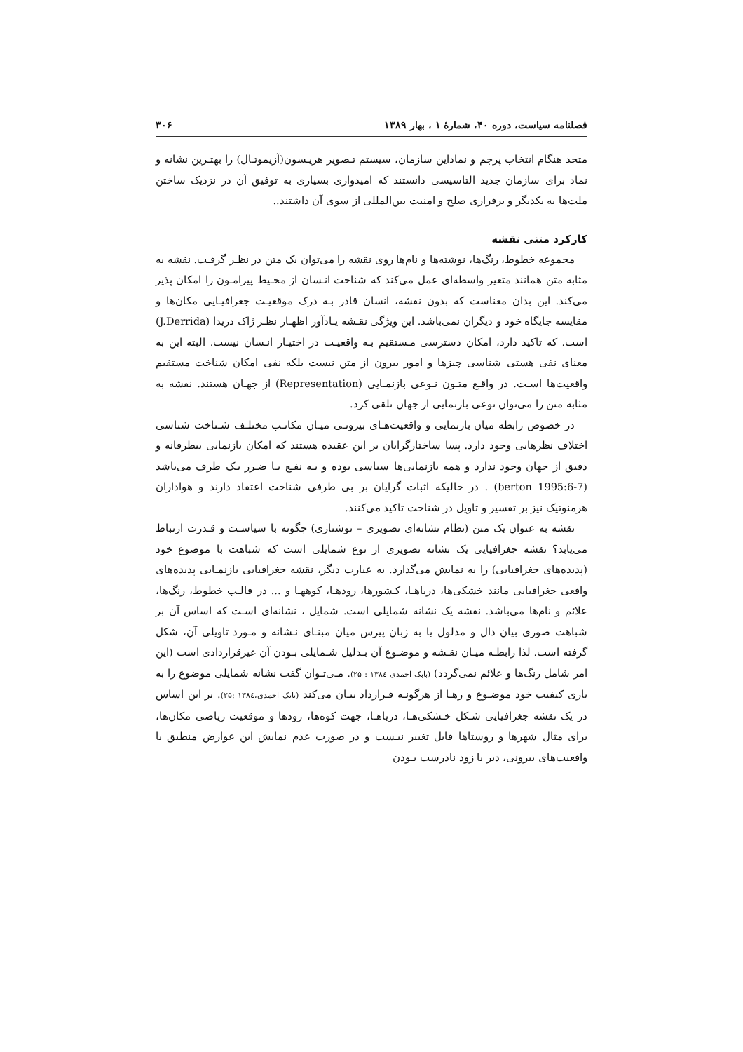فصلنامه سیاست، دوره ۴۰، شمارهٔ ۱ ، بهار ۱۳۸۹ ۳۰۶
متحد هنگام انتخاب پرچم و نماداین سازمان، سیستم تـصویر هریـسون(آزیموتـال) را بهتـرین نشانه و نماد برای سازمان جدید التاسیسی دانستند که امیدواری بسیاری به توفیق آن در نزدیک ساختن ملت‌ها به یکدیگر و برقراری صلح و امنیت بین‌المللی از سوی آن داشتند..
کارکرد متنی نقشه
مجموعه خطوط، رنگ‌ها، نوشته‌ها و نام‌ها روی نقشه را می‌توان یک متن در نظـر گرفـت. نقشه به مثابه متن همانند متغیر واسطه‌ای عمل می‌کند که شناخت انـسان از محـیط پیرامـون را امکان پذیر می‌کند. این بدان معناست که بدون نقشه، انسان قادر بـه درک موقعیـت جغرافیـایی مکان‌ها و مقایسه جایگاه خود و دیگران نمی‌باشد. این ویژگی نقـشه یـادآور اظهـار نظـر ژاک دریدا (J.Derrida) است. که تاکید دارد، امکان دسترسی مـستقیم بـه واقعیـت در اختیـار انـسان نیست. البته این به معنای نفی هستی شناسی چیزها و امور بیرون از متن نیست بلکه نفی امکان شناخت مستقیم واقعیت‌ها اسـت. در واقـع متـون نـوعی بازنمـایی (Representation) از جهـان هستند. نقشه به مثابه متن را می‌توان نوعی بازنمایی از جهان تلقی کرد.
در خصوص رابطه میان بازنمایی و واقعیت‌هـای بیرونـی میـان مکاتـب مختلـف شـناخت شناسی اختلاف نظرهایی وجود دارد. پسا ساختارگرایان بر این عقیده هستند که امکان بازنمایی بیطرفانه و دقیق از جهان وجود ندارد و همه بازنمایی‌ها سیاسی بوده و بـه نفـع یـا ضـرر یـک طرف می‌باشد (berton 1995:6-7) . در حالیکه اثبات گرایان بر بی طرفی شناخت اعتقاد دارند و هواداران هرمنوتیک نیز بر تفسیر و تاویل در شناخت تاکید می‌کنند.
نقشه به عنوان یک متن (نظام نشانه‌ای تصویری – نوشتاری) چگونه با سیاسـت و قـدرت ارتباط می‌یابد؟ نقشه جغرافیایی یک نشانه تصویری از نوع شمایلی است که شباهت با موضوع خود (پدیده‌های جغرافیایی) را به نمایش می‌گذارد. به عبارت دیگر، نقشه جغرافیایی بازنمـایی پدیده‌های واقعی جغرافیایی مانند خشکی‌ها، دریاهـا، کـشورها، رودهـا، کوههـا و ... در قالـب خطوط، رنگ‌ها، علائم و نام‌ها می‌باشد. نقشه یک نشانه شمایلی است. شمایل ، نشانه‌ای اسـت که اساس آن بر شباهت صوری بیان دال و مدلول یا به زبان پیرس میان مبنـای نـشانه و مـورد تاویلی آن، شکل گرفته است. لذا رابطـه میـان نقـشه و موضـوع آن بـدلیل شـمایلی بـودن آن غیرقراردادی است (این امر شامل رنگ‌ها و علائم نمی‌گردد) (بابک احمدی ۱۳۸٤ : ۲۵). مـی‌تـوان گفت نشانه شمایلی موضوع را به یاری کیفیت خود موضـوع و رهـا از هرگونـه قـرارداد بیـان می‌کند (بابک احمدی،۱۳۸٤ :۲۵). بر این اساس در یک نقشه جغرافیایی شـکل خـشکی‌هـا، دریاهـا، جهت کوه‌ها، رودها و موقعیت ریاضی مکان‌ها، برای مثال شهرها و روستاها قابل تغییر نیـست و در صورت عدم نمایش این عوارض منطبق با واقعیت‌های بیرونی، دیر یا زود نادرست بـودن